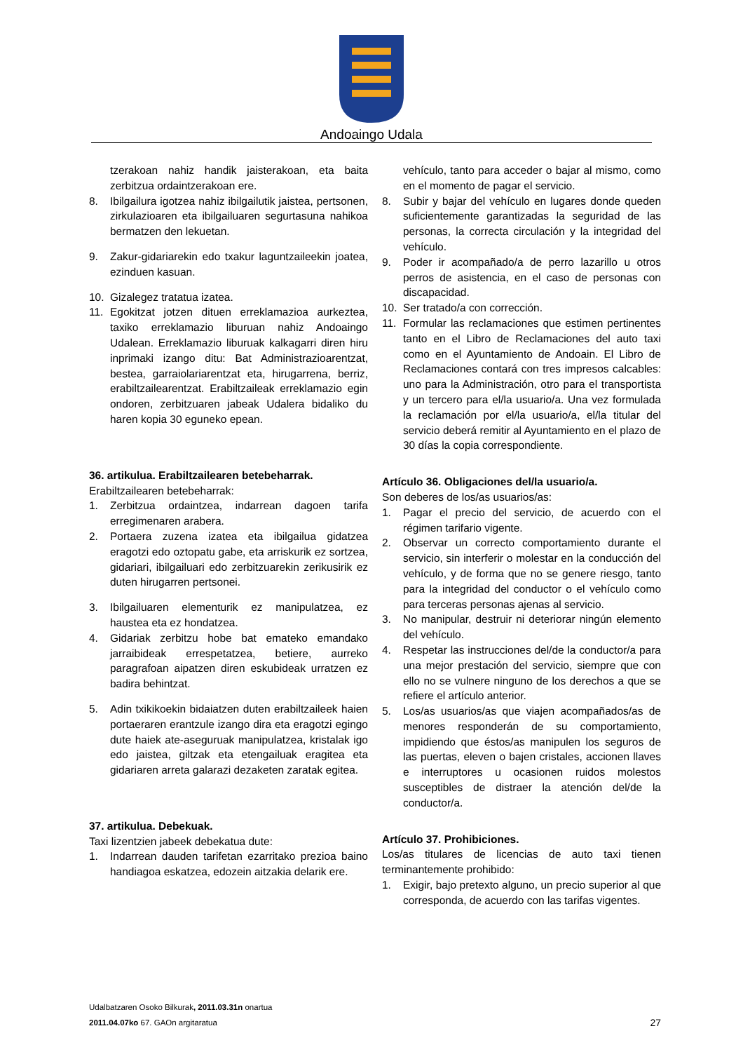Andoaingo Udala
tzerakoan nahiz handik jaisterakoan, eta baita zerbitzua ordaintzerakoan ere.
8. Ibilgailura igotzea nahiz ibilgailutik jaistea, pertsonen, zirkulazioaren eta ibilgailuaren segurtasuna nahikoa bermatzen den lekuetan.
9. Zakur-gidariarekin edo txakur laguntzaileekin joatea, ezinduen kasuan.
10. Gizalegez tratatua izatea.
11. Egokitzat jotzen dituen erreklamazioa aurkeztea, taxiko erreklamazio liburuan nahiz Andoaingo Udalean. Erreklamazio liburuak kalkagarri diren hiru inprimaki izango ditu: Bat Administrazioarentzat, bestea, garraiolariarentzat eta, hirugarrena, berriz, erabiltzailearentzat. Erabiltzaileak erreklamazio egin ondoren, zerbitzuaren jabeak Udalera bidaliko du haren kopia 30 eguneko epean.
36. artikulua. Erabiltzailearen betebeharrak.
Erabiltzailearen betebeharrak:
1. Zerbitzua ordaintzea, indarrean dagoen tarifa erregimenaren arabera.
2. Portaera zuzena izatea eta ibilgailua gidatzea eragotzi edo oztopatu gabe, eta arriskurik ez sortzea, gidariari, ibilgailuari edo zerbitzuarekin zerikusirik ez duten hirugarren pertsonei.
3. Ibilgailuaren elementurik ez manipulatzea, ez haustea eta ez hondatzea.
4. Gidariak zerbitzu hobe bat emateko emandako jarraibideak errespetatzea, betiere, aurreko paragrafoan aipatzen diren eskubideak urratzen ez badira behintzat.
5. Adin txikikoekin bidaiatzen duten erabiltzaileek haien portaeraren erantzule izango dira eta eragotzi egingo dute haiek ate-aseguruak manipulatzea, kristalak igo edo jaistea, giltzak eta etengailuak eragitea eta gidariaren arreta galarazi dezaketen zaratak egitea.
37. artikulua. Debekuak.
Taxi lizentzien jabeek debekatua dute:
1. Indarrean dauden tarifetan ezarritako prezioa baino handiagoa eskatzea, edozein aitzakia delarik ere.
vehículo, tanto para acceder o bajar al mismo, como en el momento de pagar el servicio.
8. Subir y bajar del vehículo en lugares donde queden suficientemente garantizadas la seguridad de las personas, la correcta circulación y la integridad del vehículo.
9. Poder ir acompañado/a de perro lazarillo u otros perros de asistencia, en el caso de personas con discapacidad.
10. Ser tratado/a con corrección.
11. Formular las reclamaciones que estimen pertinentes tanto en el Libro de Reclamaciones del auto taxi como en el Ayuntamiento de Andoain. El Libro de Reclamaciones contará con tres impresos calcables: uno para la Administración, otro para el transportista y un tercero para el/la usuario/a. Una vez formulada la reclamación por el/la usuario/a, el/la titular del servicio deberá remitir al Ayuntamiento en el plazo de 30 días la copia correspondiente.
Artículo 36. Obligaciones del/la usuario/a.
Son deberes de los/as usuarios/as:
1. Pagar el precio del servicio, de acuerdo con el régimen tarifario vigente.
2. Observar un correcto comportamiento durante el servicio, sin interferir o molestar en la conducción del vehículo, y de forma que no se genere riesgo, tanto para la integridad del conductor o el vehículo como para terceras personas ajenas al servicio.
3. No manipular, destruir ni deteriorar ningún elemento del vehículo.
4. Respetar las instrucciones del/de la conductor/a para una mejor prestación del servicio, siempre que con ello no se vulnere ninguno de los derechos a que se refiere el artículo anterior.
5. Los/as usuarios/as que viajen acompañados/as de menores responderán de su comportamiento, impidiendo que éstos/as manipulen los seguros de las puertas, eleven o bajen cristales, accionen llaves e interruptores u ocasionen ruidos molestos susceptibles de distraer la atención del/de la conductor/a.
Artículo 37. Prohibiciones.
Los/as titulares de licencias de auto taxi tienen terminantemente prohibido:
1. Exigir, bajo pretexto alguno, un precio superior al que corresponda, de acuerdo con las tarifas vigentes.
Udalbatzaren Osoko Bilkurak, 2011.03.31n onartua
2011.04.07ko 67. GAOn argitaratua
27